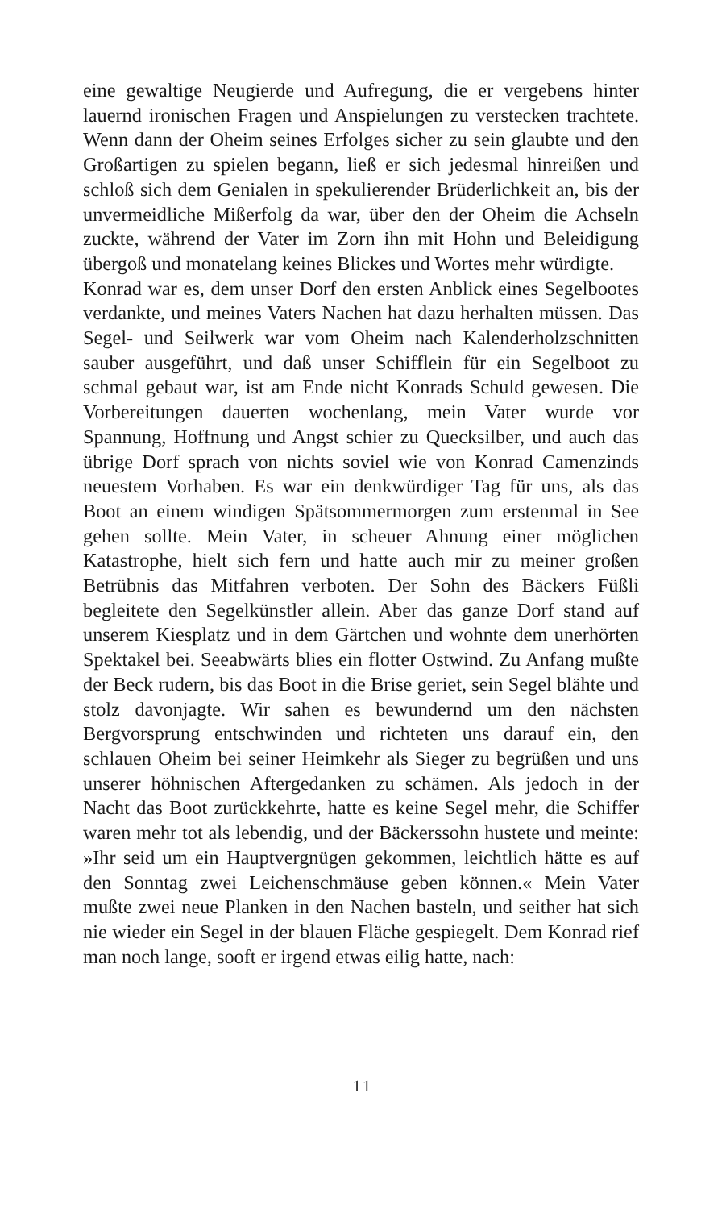eine gewaltige Neugierde und Aufregung, die er vergebens hinter lauernd ironischen Fragen und Anspielungen zu verstecken trachtete. Wenn dann der Oheim seines Erfolges sicher zu sein glaubte und den Großartigen zu spielen begann, ließ er sich jedesmal hinreißen und schloß sich dem Genialen in spekulierender Brüderlichkeit an, bis der unvermeidliche Mißerfolg da war, über den der Oheim die Achseln zuckte, während der Vater im Zorn ihn mit Hohn und Beleidigung übergoß und monatelang keines Blickes und Wortes mehr würdigte.
Konrad war es, dem unser Dorf den ersten Anblick eines Segelbootes verdankte, und meines Vaters Nachen hat dazu herhalten müssen. Das Segel- und Seilwerk war vom Oheim nach Kalenderholzschnitten sauber ausgeführt, und daß unser Schifflein für ein Segelboot zu schmal gebaut war, ist am Ende nicht Konrads Schuld gewesen. Die Vorbereitungen dauerten wochenlang, mein Vater wurde vor Spannung, Hoffnung und Angst schier zu Quecksilber, und auch das übrige Dorf sprach von nichts soviel wie von Konrad Camenzinds neuestem Vorhaben. Es war ein denkwürdiger Tag für uns, als das Boot an einem windigen Spätsommermorgen zum erstenmal in See gehen sollte. Mein Vater, in scheuer Ahnung einer möglichen Katastrophe, hielt sich fern und hatte auch mir zu meiner großen Betrübnis das Mitfahren verboten. Der Sohn des Bäckers Füßli begleitete den Segelkünstler allein. Aber das ganze Dorf stand auf unserem Kiesplatz und in dem Gärtchen und wohnte dem unerhörten Spektakel bei. Seeabwärts blies ein flotter Ostwind. Zu Anfang mußte der Beck rudern, bis das Boot in die Brise geriet, sein Segel blähte und stolz davonjagte. Wir sahen es bewundernd um den nächsten Bergvorsprung entschwinden und richteten uns darauf ein, den schlauen Oheim bei seiner Heimkehr als Sieger zu begrüßen und uns unserer höhnischen Aftergedanken zu schämen. Als jedoch in der Nacht das Boot zurückkehrte, hatte es keine Segel mehr, die Schiffer waren mehr tot als lebendig, und der Bäckerssohn hustete und meinte: »Ihr seid um ein Hauptvergnügen gekommen, leichtlich hätte es auf den Sonntag zwei Leichenschmäuse geben können.« Mein Vater mußte zwei neue Planken in den Nachen basteln, und seither hat sich nie wieder ein Segel in der blauen Fläche gespiegelt. Dem Konrad rief man noch lange, sooft er irgend etwas eilig hatte, nach:
11